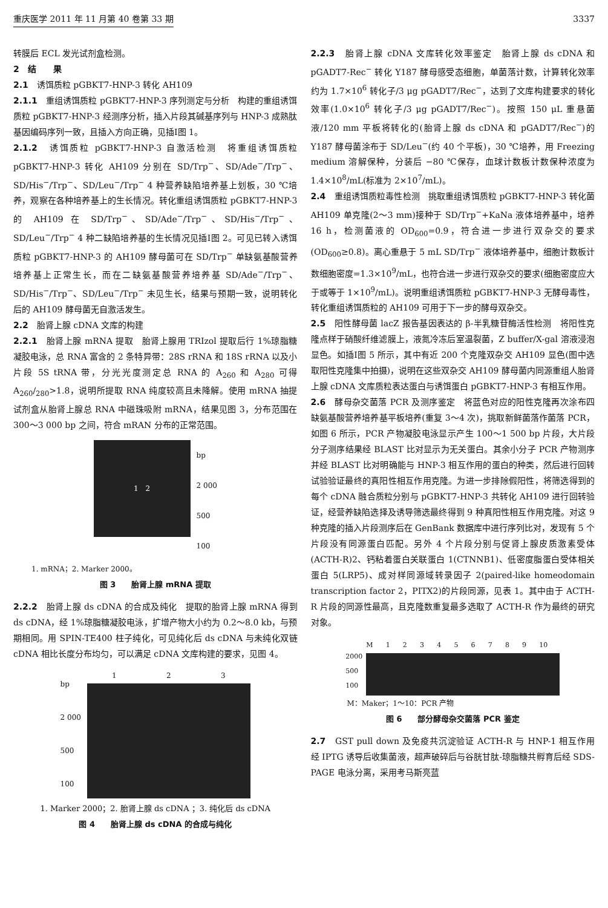重庆医学 2011 年 11 月第 40 卷第 33 期 3337
转膜后 ECL 发光试剂盒检测。
2　结　　果
2.1　诱饵质粒 pGBKT7-HNP-3 转化 AH109
2.1.1　重组诱饵质粒 pGBKT7-HNP-3 序列测定与分析　构建的重组诱饵质粒 pGBKT7-HNP-3 经测序分析，插入片段其碱基序列与 HNP-3 成熟肽基因编码序列一致，且插入方向正确，见插Ⅰ图 1。
2.1.2　诱饵质粒 pGBKT7-HNP-3 自激活检测　将重组诱饵质粒 pGBKT7-HNP-3 转化 AH109 分别在 SD/Trp<sup>−</sup>、SD/Ade<sup>−</sup>/Trp<sup>−</sup>、SD/His<sup>−</sup>/Trp<sup>−</sup>、SD/Leu<sup>−</sup>/Trp<sup>−</sup> 4 种营养缺陷培养基上划板，30 ℃培养，观察在各种培养基上的生长情况。转化重组诱饵质粒 pGBKT7-HNP-3 的 AH109 在 SD/Trp<sup>−</sup>、SD/Ade<sup>−</sup>/Trp<sup>−</sup>、SD/His<sup>−</sup>/Trp<sup>−</sup>、SD/Leu<sup>−</sup>/Trp<sup>−</sup> 4 种二缺陷培养基的生长情况见插Ⅰ图 2。可见已转入诱饵质粒 pGBKT7-HNP-3 的 AH109 酵母菌可在 SD/Trp<sup>−</sup> 单缺氨基酸营养培养基上正常生长，而在二缺氨基酸营养培养基 SD/Ade<sup>−</sup>/Trp<sup>−</sup>、SD/His<sup>−</sup>/Trp<sup>−</sup>、SD/Leu<sup>−</sup>/Trp<sup>−</sup> 未见生长，结果与预期一致，说明转化后的 AH109 酵母菌无自激活发生。
2.2　胎肾上腺 cDNA 文库的构建
2.2.1　胎肾上腺 mRNA 提取　胎肾上腺用 TRIzol 提取后行 1%琼脂糖凝胶电泳，总 RNA 富含的 2 条特异带：28S rRNA 和 18S rRNA 以及小片段 5S tRNA 带，分光光度测定总 RNA 的 A<sub>260</sub> 和 A<sub>280</sub> 可得 A<sub>260</sub>/<sub>280</sub>>1.8，说明所提取 RNA 纯度较高且未降解。使用 mRNA 抽提试剂盒从胎肾上腺总 RNA 中磁珠吸附 mRNA，结果见图 3，分布范围在 300～3 000 bp 之间，符合 mRAN 分布的正常范围。
1　2
bp
2 000
500
100
1. mRNA；2. Marker 2000。
图 3　　胎肾上腺 mRNA 提取
2.2.2　胎肾上腺 ds cDNA 的合成及纯化　提取的胎肾上腺 mRNA 得到 ds cDNA，经 1%琼脂糖凝胶电泳，扩增产物大小约为 0.2～8.0 kb，与预期相同。用 SPIN-TE400 柱子纯化，可见纯化后 ds cDNA 与未纯化双链 cDNA 相比长度分布均匀，可以满足 cDNA 文库构建的要求，见图 4。
bp
2 000
500
100
1 2 3
1. Marker 2000；2. 胎肾上腺 ds cDNA ；3. 纯化后 ds cDNA
图 4　　胎肾上腺 ds cDNA 的合成与纯化
2.2.3　胎肾上腺 cDNA 文库转化效率鉴定　胎肾上腺 ds cDNA 和 pGADT7-Rec<sup>−</sup> 转化 Y187 酵母感受态细胞，单菌落计数，计算转化效率约为 1.7×10<sup>6</sup> 转化子/3 μg pGADT7/Rec<sup>−</sup>，达到了文库构建要求的转化效率(1.0×10<sup>6</sup> 转化子/3 μg pGADT7/Rec<sup>−</sup>)。按照 150 μL 重悬菌液/120 mm 平板将转化的(胎肾上腺 ds cDNA 和 pGADT7/Rec<sup>−</sup>)的 Y187 酵母菌涂布于 SD/Leu<sup>−</sup>(约 40 个平板)，30 ℃培养，用 Freezing medium 溶解保种，分装后 −80 ℃保存，血球计数板计数保种浓度为 1.4×10<sup>8</sup>/mL(标准为 2×10<sup>7</sup>/mL)。
2.4　重组诱饵质粒毒性检测　挑取重组诱饵质粒 pGBKT7-HNP-3 转化菌 AH109 单克隆(2～3 mm)接种于 SD/Trp<sup>−</sup>+KaNa 液体培养基中，培养 16 h，检测菌液的 OD<sub>600</sub>=0.9，符合进一步进行双杂交的要求(OD<sub>600</sub>≥0.8)。离心重悬于 5 mL SD/Trp<sup>−</sup> 液体培养基中，细胞计数板计数细胞密度=1.3×10<sup>9</sup>/mL，也符合进一步进行双杂交的要求(细胞密度应大于或等于 1×10<sup>9</sup>/mL)。说明重组诱饵质粒 pGBKT7-HNP-3 无酵母毒性，转化重组诱饵质粒的 AH109 可用于下一步的酵母双杂交。
2.5　阳性酵母菌 lacZ 报告基因表达的 β-半乳糖苷酶活性检测　将阳性克隆点样于硝酸纤维滤膜上，液氮冷冻后室温裂菌，Z buffer/X-gal 溶液浸泡显色。如插Ⅰ图 5 所示，其中有近 200 个克隆双杂交 AH109 显色(图中选取阳性克隆集中拍摄)，说明在这些双杂交 AH109 酵母菌内同源重组人胎肾上腺 cDNA 文库质粒表达蛋白与诱饵蛋白 pGBKT7-HNP-3 有相互作用。
2.6　酵母杂交菌落 PCR 及测序鉴定　将蓝色对应的阳性克隆再次涂布四缺氨基酸营养培养基平板培养(重复 3～4 次)，挑取新鲜菌落作菌落 PCR，如图 6 所示，PCR 产物凝胶电泳显示产生 100～1 500 bp 片段，大片段分子测序结果经 BLAST 比对显示为无关蛋白。其余小分子 PCR 产物测序并经 BLAST 比对明确能与 HNP-3 相互作用的蛋白的种类，然后进行回转试验验证最终的真阳性相互作用克隆。为进一步排除假阳性，将筛选得到的每个 cDNA 融合质粒分别与 pGBKT7-HNP-3 共转化 AH109 进行回转验证，经营养缺陷选择及诱导筛选最终得到 9 种真阳性相互作用克隆。对这 9 种克隆的插入片段测序后在 GenBank 数据库中进行序列比对，发现有 5 个片段没有同源蛋白匹配。另外 4 个片段分别与促肾上腺皮质激素受体(ACTH-R)2、钙粘着蛋白关联蛋白 1(CTNNB1)、低密度脂蛋白受体相关蛋白 5(LRP5)、成对样同源域转录因子 2(paired-like homeodomain transcription factor 2，PITX2)的片段同源，见表 1。其中由于 ACTH-R 片段的同源性最高，且克隆数重复最多选取了 ACTH-R 作为最终的研究对象。
2000
500
100
M 1 2 3 4 5 6 7 8 9 10
M：Maker；1～10：PCR 产物
图 6　　部分酵母杂交菌落 PCR 鉴定
2.7　GST pull down 及免疫共沉淀验证 ACTH-R 与 HNP-1 相互作用　经 IPTG 诱导后收集菌液，超声破碎后与谷胱甘肽-琼脂糖共孵育后经 SDS-PAGE 电泳分离，采用考马斯亮蓝